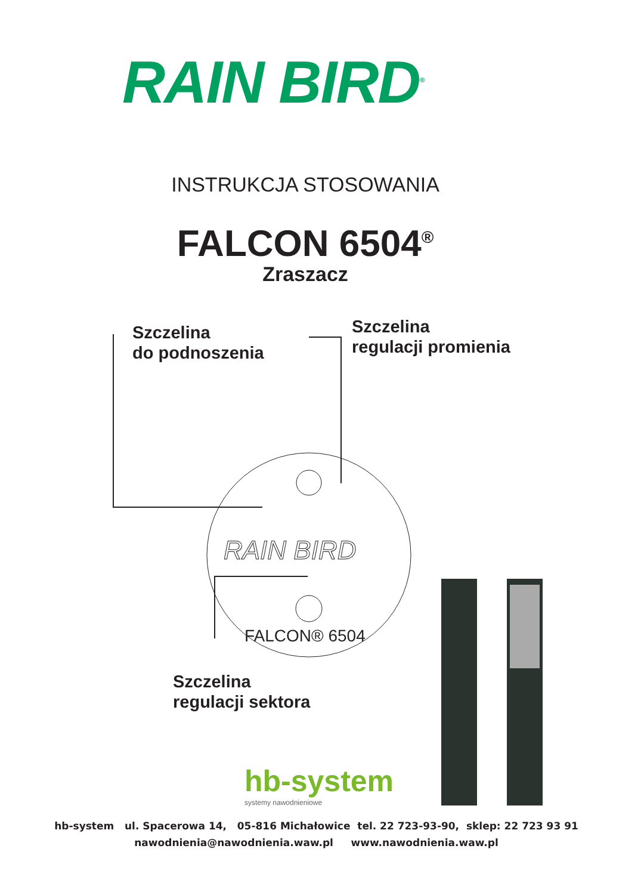RAIN BIRD<sup>®</sup>
INSTRUKCJA STOSOWANIA
FALCON 6504<sup>®</sup>
Zraszacz
Szczelina
do podnoszenia
Szczelina
regulacji promienia
RAIN BIRD
FALCON® 6504
Szczelina
regulacji sektora
hb-system
systemy nawodnieniowe
hb-system ul. Spacerowa 14, 05-816 Michałowice tel. 22 723-93-90, sklep: 22 723 93 91
nawodnienia@nawodnienia.waw.pl www.nawodnienia.waw.pl